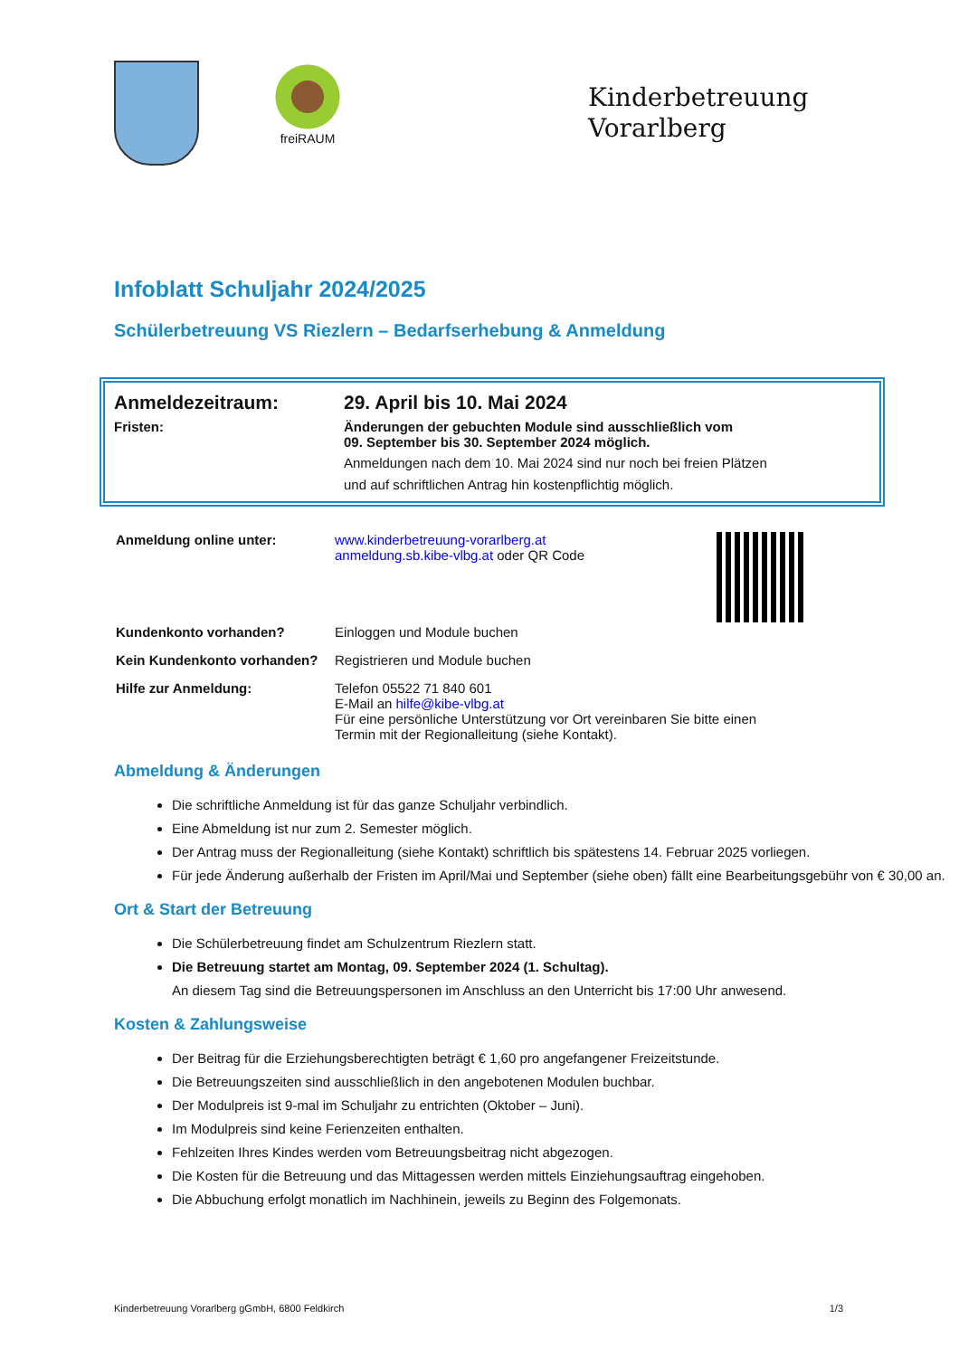freiRAUM
Kinderbetreuung
Vorarlberg
Infoblatt Schuljahr 2024/2025
Schülerbetreuung VS Riezlern – Bedarfserhebung & Anmeldung
| Anmeldezeitraum: | 29. April bis 10. Mai 2024 |
| Fristen: | Änderungen der gebuchten Module sind ausschließlich vom 09. September bis 30. September 2024 möglich. Anmeldungen nach dem 10. Mai 2024 sind nur noch bei freien Plätzen und auf schriftlichen Antrag hin kostenpflichtig möglich. |
| Anmeldung online unter: | www.kinderbetreuung-vorarlberg.at anmeldung.sb.kibe-vlbg.at oder QR Code | |
| Kundenkonto vorhanden? | Einloggen und Module buchen | |
| Kein Kundenkonto vorhanden? | Registrieren und Module buchen | |
| Hilfe zur Anmeldung: | Telefon 05522 71 840 601 E-Mail an hilfe@kibe-vlbg.at Für eine persönliche Unterstützung vor Ort vereinbaren Sie bitte einen Termin mit der Regionalleitung (siehe Kontakt). | |
Abmeldung & Änderungen
Die schriftliche Anmeldung ist für das ganze Schuljahr verbindlich.
Eine Abmeldung ist nur zum 2. Semester möglich.
Der Antrag muss der Regionalleitung (siehe Kontakt) schriftlich bis spätestens 14. Februar 2025 vorliegen.
Für jede Änderung außerhalb der Fristen im April/Mai und September (siehe oben) fällt eine Bearbeitungsgebühr von € 30,00 an.
Ort & Start der Betreuung
Die Schülerbetreuung findet am Schulzentrum Riezlern statt.
Die Betreuung startet am Montag, 09. September 2024 (1. Schultag).
An diesem Tag sind die Betreuungspersonen im Anschluss an den Unterricht bis 17:00 Uhr anwesend.
Kosten & Zahlungsweise
Der Beitrag für die Erziehungsberechtigten beträgt € 1,60 pro angefangener Freizeitstunde.
Die Betreuungszeiten sind ausschließlich in den angebotenen Modulen buchbar.
Der Modulpreis ist 9-mal im Schuljahr zu entrichten (Oktober – Juni).
Im Modulpreis sind keine Ferienzeiten enthalten.
Fehlzeiten Ihres Kindes werden vom Betreuungsbeitrag nicht abgezogen.
Die Kosten für die Betreuung und das Mittagessen werden mittels Einziehungsauftrag eingehoben.
Die Abbuchung erfolgt monatlich im Nachhinein, jeweils zu Beginn des Folgemonats.
Kinderbetreuung Vorarlberg gGmbH, 6800 Feldkirch 1/3